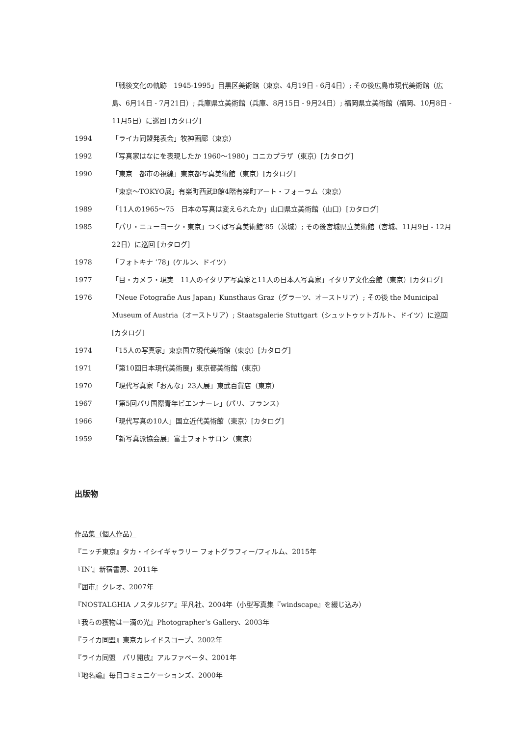「戦後文化の軌跡　1945-1995」目黒区美術館（東京、4月19日 - 6月4日）; その後広島市現代美術館（広島、6月14日 - 7月21日）; 兵庫県立美術館（兵庫、8月15日 - 9月24日）; 福岡県立美術館（福岡、10月8日 - 11月5日）に巡回 [カタログ]
1994 「ライカ同盟発表会」牧神画廊（東京）
1992 「写真家はなにを表現したか 1960〜1980」コニカプラザ（東京）[カタログ]
1990 「東京　都市の視線」東京都写真美術館（東京）[カタログ]
「東京〜TOKYO展」有楽町西武B館4階有楽町アート・フォーラム（東京）
1989 「11人の1965〜75　日本の写真は変えられたか」山口県立美術館（山口）[カタログ]
1985 「パリ・ニューヨーク・東京」つくば写真美術館’85（茨城）; その後宮城県立美術館（宮城、11月9日 - 12月22日）に巡回 [カタログ]
1978 「フォトキナ ’78」(ケルン、ドイツ)
1977 「目・カメラ・現実　11人のイタリア写真家と11人の日本人写真家」イタリア文化会館（東京）[カタログ]
1976 「Neue Fotografie Aus Japan」Kunsthaus Graz（グラーツ、オーストリア）; その後 the Municipal Museum of Austria（オーストリア）; Staatsgalerie Stuttgart（シュットゥットガルト、ドイツ）に巡回 [カタログ]
1974 「15人の写真家」東京国立現代美術館（東京）[カタログ]
1971 「第10回日本現代美術展」東京都美術館（東京）
1970 「現代写真家「おんな」23人展」東武百貨店（東京）
1967 「第5回パリ国際青年ビエンナーレ」(パリ、フランス)
1966 「現代写真の10人」国立近代美術館（東京）[カタログ]
1959 「新写真派協会展」富士フォトサロン（東京）
出版物
作品集（個人作品）
『ニッチ東京』タカ・イシイギャラリー フォトグラフィー/フィルム、2015年
『IN’』新宿書房、2011年
『囲市』クレオ、2007年
『NOSTALGHIA ノスタルジア』平凡社、2004年（小型写真集『windscape』を綴じ込み）
『我らの獲物は一滴の光』Photographer’s Gallery、2003年
『ライカ同盟』東京カレイドスコープ、2002年
『ライカ同盟　パリ開放』アルファベータ、2001年
『地名論』毎日コミュニケーションズ、2000年